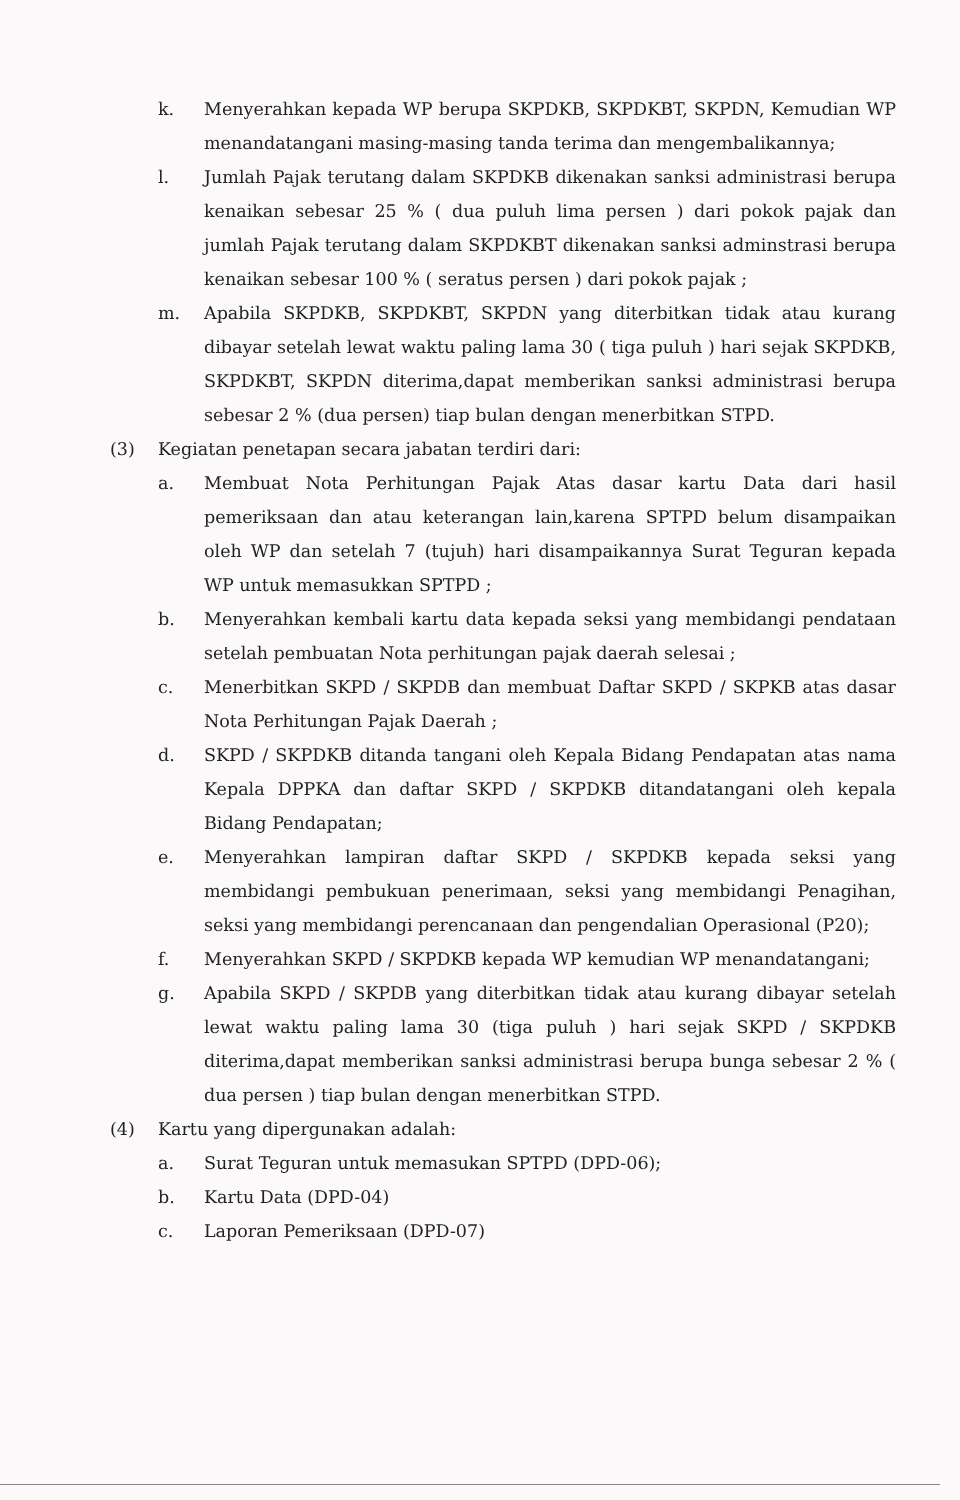k. Menyerahkan kepada WP berupa SKPDKB, SKPDKBT, SKPDN, Kemudian WP menandatangani masing-masing tanda terima dan mengembalikannya;
l. Jumlah Pajak terutang dalam SKPDKB dikenakan sanksi administrasi berupa kenaikan sebesar 25 % ( dua puluh lima persen ) dari pokok pajak dan jumlah Pajak terutang dalam SKPDKBT dikenakan sanksi adminstrasi berupa kenaikan sebesar 100 % ( seratus persen ) dari pokok pajak ;
m. Apabila SKPDKB, SKPDKBT, SKPDN yang diterbitkan tidak atau kurang dibayar setelah lewat waktu paling lama 30 ( tiga puluh ) hari sejak SKPDKB, SKPDKBT, SKPDN diterima,dapat memberikan sanksi administrasi berupa sebesar 2 % (dua persen) tiap bulan dengan menerbitkan STPD.
(3) Kegiatan penetapan secara jabatan terdiri dari:
a. Membuat Nota Perhitungan Pajak Atas dasar kartu Data dari hasil pemeriksaan dan atau keterangan lain,karena SPTPD belum disampaikan oleh WP dan setelah 7 (tujuh) hari disampaikannya Surat Teguran kepada WP untuk memasukkan SPTPD ;
b. Menyerahkan kembali kartu data kepada seksi yang membidangi pendataan setelah pembuatan Nota perhitungan pajak daerah selesai ;
c. Menerbitkan SKPD / SKPDB dan membuat Daftar SKPD / SKPKB atas dasar Nota Perhitungan Pajak Daerah ;
d. SKPD / SKPDKB ditanda tangani oleh Kepala Bidang Pendapatan atas nama Kepala DPPKA dan daftar SKPD / SKPDKB ditandatangani oleh kepala Bidang Pendapatan;
e. Menyerahkan lampiran daftar SKPD / SKPDKB kepada seksi yang membidangi pembukuan penerimaan, seksi yang membidangi Penagihan, seksi yang membidangi perencanaan dan pengendalian Operasional (P20);
f. Menyerahkan SKPD / SKPDKB kepada WP kemudian WP menandatangani;
g. Apabila SKPD / SKPDB yang diterbitkan tidak atau kurang dibayar setelah lewat waktu paling lama 30 (tiga puluh ) hari sejak SKPD / SKPDKB diterima,dapat memberikan sanksi administrasi berupa bunga sebesar 2 % ( dua persen ) tiap bulan dengan menerbitkan STPD.
(4) Kartu yang dipergunakan adalah:
a. Surat Teguran untuk memasukan SPTPD (DPD-06);
b. Kartu Data (DPD-04)
c. Laporan Pemeriksaan (DPD-07)